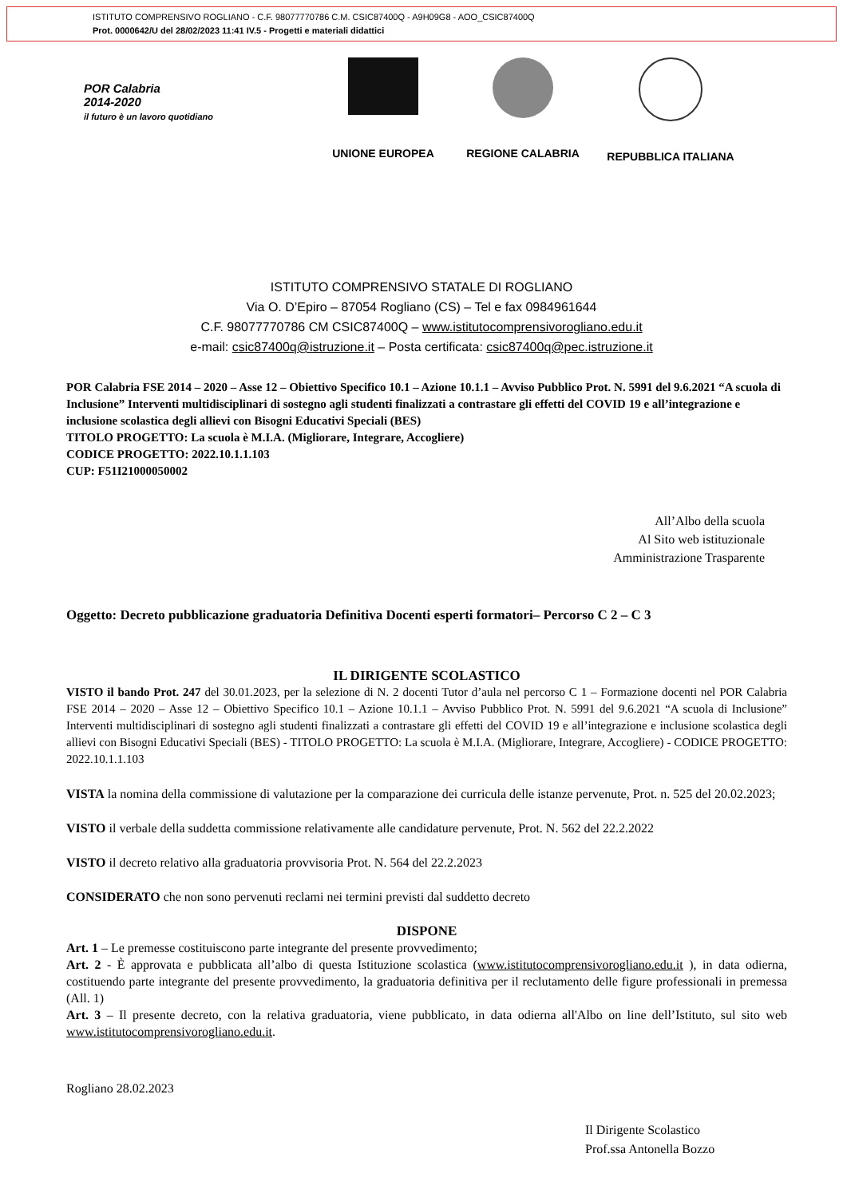ISTITUTO COMPRENSIVO ROGLIANO - C.F. 98077770786 C.M. CSIC87400Q - A9H09G8 - AOO_CSIC87400Q
Prot. 0000642/U del 28/02/2023 11:41 IV.5 - Progetti e materiali didattici
POR Calabria
2014-2020
il futuro è un lavoro quotidiano
UNIONE EUROPEA REGIONE CALABRIA REPUBBLICA ITALIANA
ISTITUTO COMPRENSIVO STATALE DI ROGLIANO
Via O. D’Epiro – 87054 Rogliano (CS) – Tel e fax 0984961644
C.F. 98077770786 CM CSIC87400Q – www.istitutocomprensivorogliano.edu.it
e-mail: csic87400q@istruzione.it – Posta certificata: csic87400q@pec.istruzione.it
POR Calabria FSE 2014 – 2020 – Asse 12 – Obiettivo Specifico 10.1 – Azione 10.1.1 – Avviso Pubblico Prot. N. 5991 del 9.6.2021 “A scuola di Inclusione” Interventi multidisciplinari di sostegno agli studenti finalizzati a contrastare gli effetti del COVID 19 e all’integrazione e inclusione scolastica degli allievi con Bisogni Educativi Speciali (BES)
TITOLO PROGETTO: La scuola è M.I.A. (Migliorare, Integrare, Accogliere)
CODICE PROGETTO: 2022.10.1.1.103
CUP: F51I21000050002
All’Albo della scuola
Al Sito web istituzionale
Amministrazione Trasparente
Oggetto: Decreto pubblicazione graduatoria Definitiva Docenti esperti formatori– Percorso C 2 – C 3
IL DIRIGENTE SCOLASTICO
VISTO il bando Prot. 247 del 30.01.2023, per la selezione di N. 2 docenti Tutor d’aula nel percorso C 1 – Formazione docenti nel POR Calabria FSE 2014 – 2020 – Asse 12 – Obiettivo Specifico 10.1 – Azione 10.1.1 – Avviso Pubblico Prot. N. 5991 del 9.6.2021 “A scuola di Inclusione” Interventi multidisciplinari di sostegno agli studenti finalizzati a contrastare gli effetti del COVID 19 e all’integrazione e inclusione scolastica degli allievi con Bisogni Educativi Speciali (BES) - TITOLO PROGETTO: La scuola è M.I.A. (Migliorare, Integrare, Accogliere) - CODICE PROGETTO: 2022.10.1.1.103
VISTA la nomina della commissione di valutazione per la comparazione dei curricula delle istanze pervenute, Prot. n. 525 del 20.02.2023;
VISTO il verbale della suddetta commissione relativamente alle candidature pervenute, Prot. N. 562 del 22.2.2022
VISTO il decreto relativo alla graduatoria provvisoria Prot. N. 564 del 22.2.2023
CONSIDERATO che non sono pervenuti reclami nei termini previsti dal suddetto decreto
DISPONE
Art. 1 – Le premesse costituiscono parte integrante del presente provvedimento;
Art. 2 - È approvata e pubblicata all’albo di questa Istituzione scolastica (www.istitutocomprensivorogliano.edu.it ), in data odierna, costituendo parte integrante del presente provvedimento, la graduatoria definitiva per il reclutamento delle figure professionali in premessa (All. 1)
Art. 3 – Il presente decreto, con la relativa graduatoria, viene pubblicato, in data odierna all'Albo on line dell’Istituto, sul sito web www.istitutocomprensivorogliano.edu.it.
Rogliano 28.02.2023
Il Dirigente Scolastico
Prof.ssa Antonella Bozzo